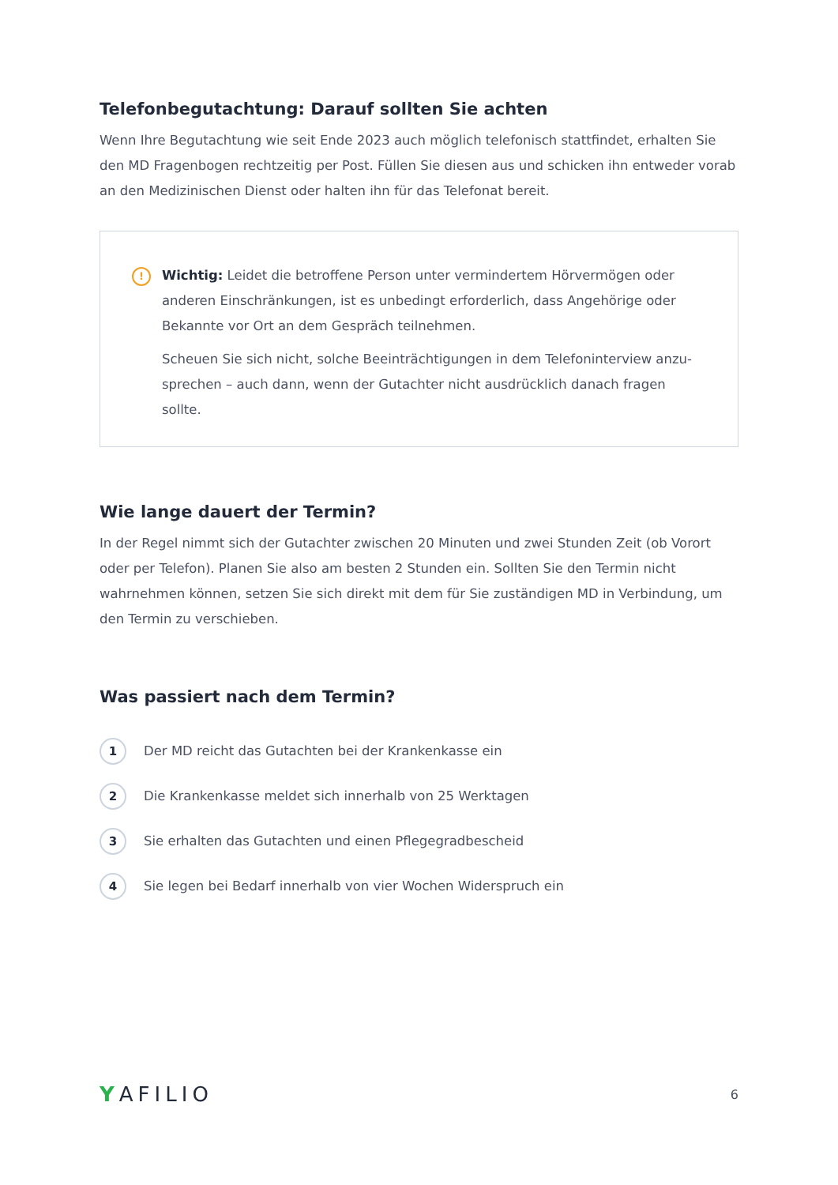Telefonbegutachtung: Darauf sollten Sie achten
Wenn Ihre Begutachtung wie seit Ende 2023 auch möglich telefonisch stattfindet, erhalten Sie den MD Fragenbogen rechtzeitig per Post. Füllen Sie diesen aus und schicken ihn entweder vorab an den Medizinischen Dienst oder halten ihn für das Telefonat bereit.
!
Wichtig: Leidet die betroffene Person unter vermindertem Hörvermögen oder anderen Einschränkungen, ist es unbedingt erforderlich, dass Angehörige oder Bekannte vor Ort an dem Gespräch teilnehmen.
Scheuen Sie sich nicht, solche Beeinträchtigungen in dem Telefoninterview anzu-sprechen – auch dann, wenn der Gutachter nicht ausdrücklich danach fragen sollte.
Wie lange dauert der Termin?
In der Regel nimmt sich der Gutachter zwischen 20 Minuten und zwei Stunden Zeit (ob Vorort oder per Telefon). Planen Sie also am besten 2 Stunden ein. Sollten Sie den Termin nicht wahrnehmen können, setzen Sie sich direkt mit dem für Sie zuständigen MD in Verbindung, um den Termin zu verschieben.
Was passiert nach dem Termin?
1
Der MD reicht das Gutachten bei der Krankenkasse ein
2
Die Krankenkasse meldet sich innerhalb von 25 Werktagen
3
Sie erhalten das Gutachten und einen Pflegegradbescheid
4
Sie legen bei Bedarf innerhalb von vier Wochen Widerspruch ein
YAFILIO
6